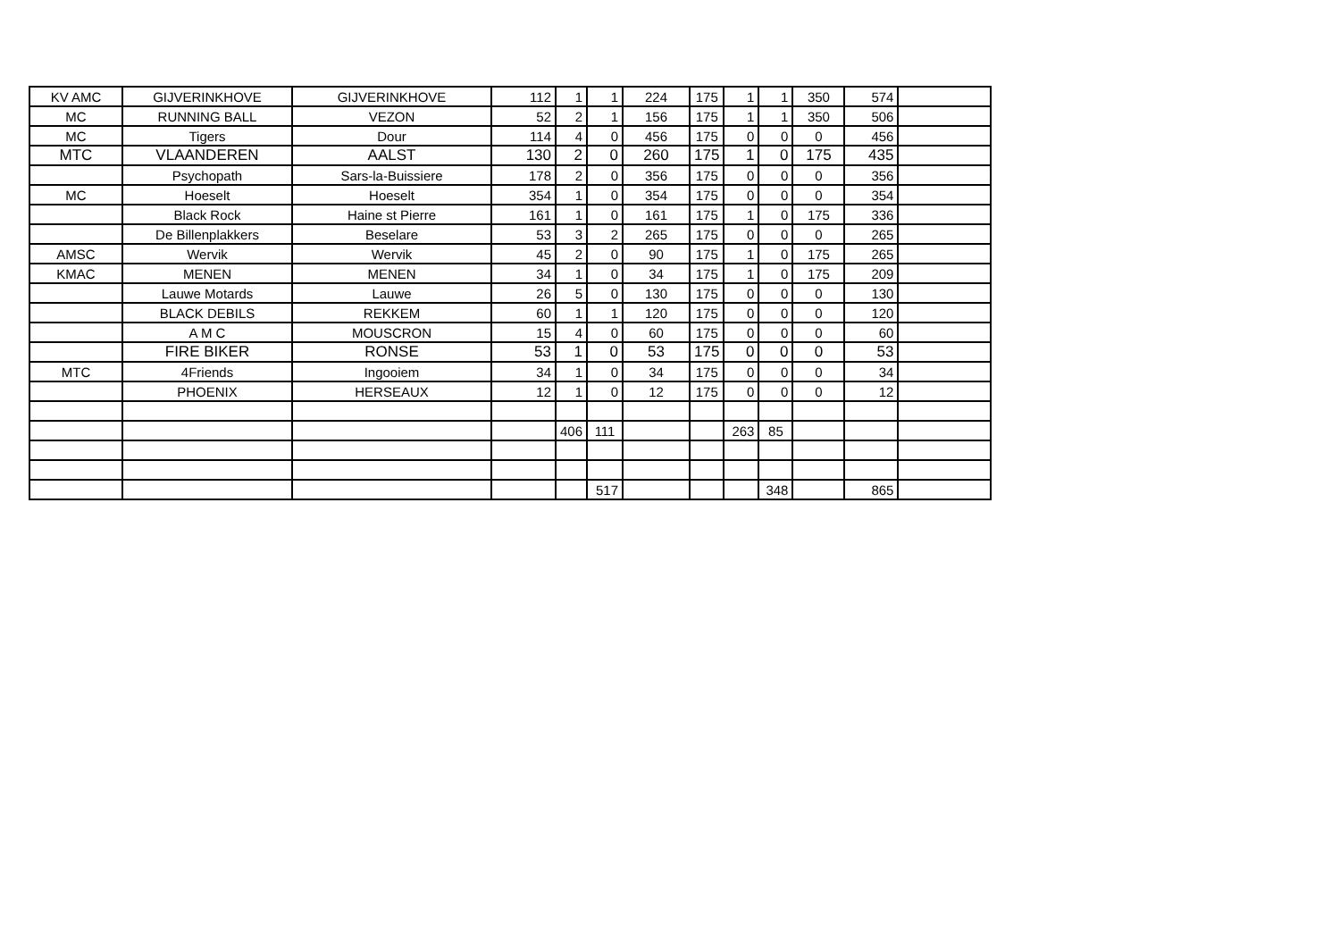| KV AMC | GIJVERINKHOVE | GIJVERINKHOVE | 112 | 1 | 1 | 224 | 175 | 1 | 1 | 350 | 574 | |
| MC | RUNNING BALL | VEZON | 52 | 2 | 1 | 156 | 175 | 1 | 1 | 350 | 506 | |
| MC | Tigers | Dour | 114 | 4 | 0 | 456 | 175 | 0 | 0 | 0 | 456 | |
| MTC | VLAANDEREN | AALST | 130 | 2 | 0 | 260 | 175 | 1 | 0 | 175 | 435 | |
| | Psychopath | Sars-la-Buissiere | 178 | 2 | 0 | 356 | 175 | 0 | 0 | 0 | 356 | |
| MC | Hoeselt | Hoeselt | 354 | 1 | 0 | 354 | 175 | 0 | 0 | 0 | 354 | |
| | Black Rock | Haine st Pierre | 161 | 1 | 0 | 161 | 175 | 1 | 0 | 175 | 336 | |
| | De Billenplakkers | Beselare | 53 | 3 | 2 | 265 | 175 | 0 | 0 | 0 | 265 | |
| AMSC | Wervik | Wervik | 45 | 2 | 0 | 90 | 175 | 1 | 0 | 175 | 265 | |
| KMAC | MENEN | MENEN | 34 | 1 | 0 | 34 | 175 | 1 | 0 | 175 | 209 | |
| | Lauwe Motards | Lauwe | 26 | 5 | 0 | 130 | 175 | 0 | 0 | 0 | 130 | |
| | BLACK DEBILS | REKKEM | 60 | 1 | 1 | 120 | 175 | 0 | 0 | 0 | 120 | |
| | A M C | MOUSCRON | 15 | 4 | 0 | 60 | 175 | 0 | 0 | 0 | 60 | |
| | FIRE BIKER | RONSE | 53 | 1 | 0 | 53 | 175 | 0 | 0 | 0 | 53 | |
| MTC | 4Friends | Ingooiem | 34 | 1 | 0 | 34 | 175 | 0 | 0 | 0 | 34 | |
| | PHOENIX | HERSEAUX | 12 | 1 | 0 | 12 | 175 | 0 | 0 | 0 | 12 | |
| | | | | 406 | 111 | | | 263 | 85 | | | |
| | | | | | 517 | | | | 348 | | 865 | |